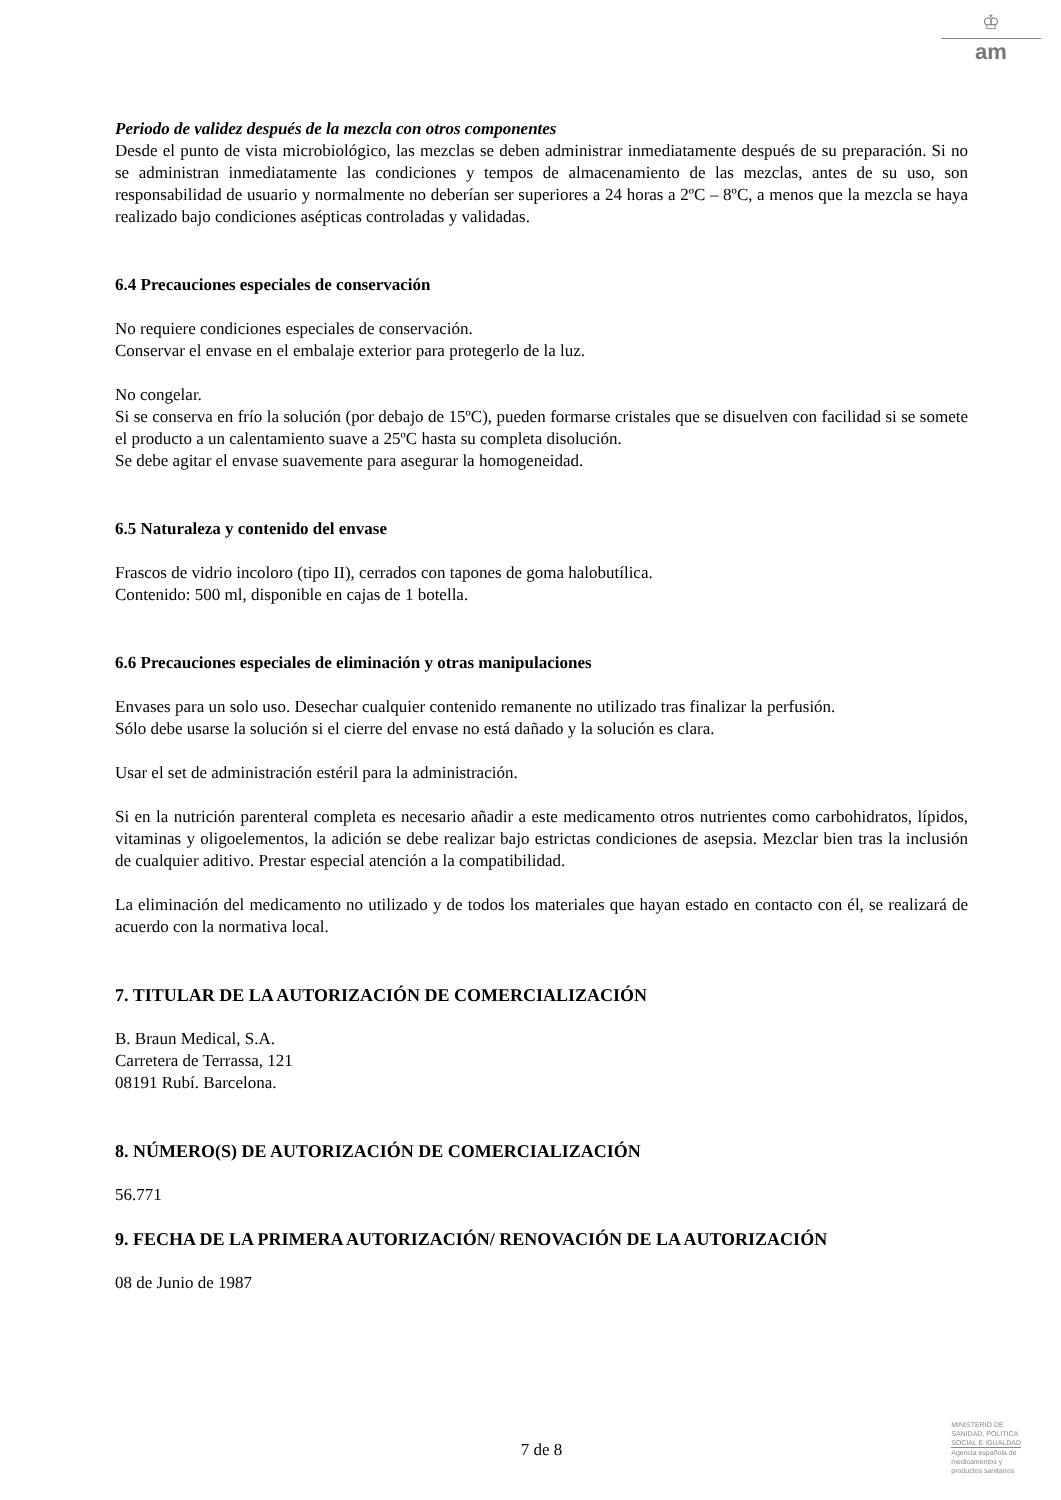♔
am
Periodo de validez después de la mezcla con otros componentes
Desde el punto de vista microbiológico, las mezclas se deben administrar inmediatamente después de su preparación. Si no se administran inmediatamente las condiciones y tempos de almacenamiento de las mezclas, antes de su uso, son responsabilidad de usuario y normalmente no deberían ser superiores a 24 horas a 2ºC – 8ºC, a menos que la mezcla se haya realizado bajo condiciones asépticas controladas y validadas.
6.4 Precauciones especiales de conservación
No requiere condiciones especiales de conservación.
Conservar el envase en el embalaje exterior para protegerlo de la luz.
No congelar.
Si se conserva en frío la solución (por debajo de 15ºC), pueden formarse cristales que se disuelven con facilidad si se somete el producto a un calentamiento suave a 25ºC hasta su completa disolución.
Se debe agitar el envase suavemente para asegurar la homogeneidad.
6.5 Naturaleza y contenido del envase
Frascos de vidrio incoloro (tipo II), cerrados con tapones de goma halobutílica.
Contenido: 500 ml, disponible en cajas de 1 botella.
6.6 Precauciones especiales de eliminación y otras manipulaciones
Envases para un solo uso. Desechar cualquier contenido remanente no utilizado tras finalizar la perfusión.
Sólo debe usarse la solución si el cierre del envase no está dañado y la solución es clara.
Usar el set de administración estéril para la administración.
Si en la nutrición parenteral completa es necesario añadir a este medicamento otros nutrientes como carbohidratos, lípidos, vitaminas y oligoelementos, la adición se debe realizar bajo estrictas condiciones de asepsia. Mezclar bien tras la inclusión de cualquier aditivo. Prestar especial atención a la compatibilidad.
La eliminación del medicamento no utilizado y de todos los materiales que hayan estado en contacto con él, se realizará de acuerdo con la normativa local.
7. TITULAR DE LA AUTORIZACIÓN DE COMERCIALIZACIÓN
B. Braun Medical, S.A.
Carretera de Terrassa, 121
08191 Rubí. Barcelona.
8. NÚMERO(S) DE AUTORIZACIÓN DE COMERCIALIZACIÓN
56.771
9. FECHA DE LA PRIMERA AUTORIZACIÓN/ RENOVACIÓN DE LA AUTORIZACIÓN
08 de Junio de 1987
7 de 8
MINISTERIO DE
SANIDAD, POLITICA
SOCIAL E IGUALDAD
Agencia española de
medicamentos y
productos sanitarios